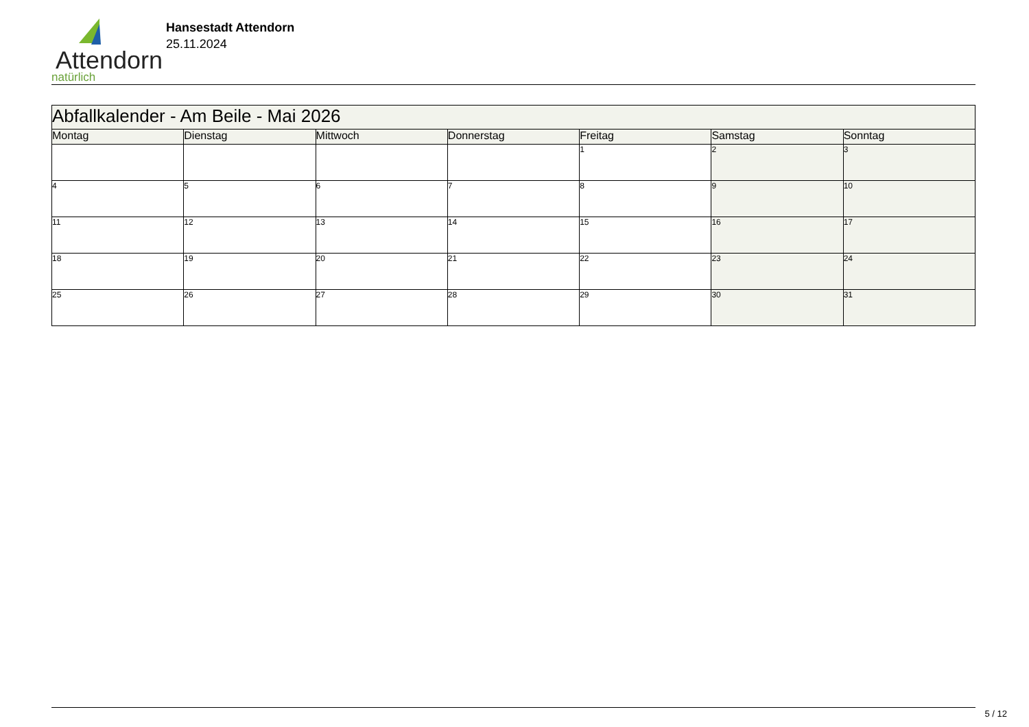Attendorn
natürlich
Hansestadt Attendorn
25.11.2024
| Abfallkalender - Am Beile - Mai 2026 | | | | | | |
| Montag | Dienstag | Mittwoch | Donnerstag | Freitag | Samstag | Sonntag |
| | | | | 1 | 2 | 3 |
| 4 | 5 | 6 | 7 | 8 | 9 | 10 |
| 11 | 12 | 13 | 14 | 15 | 16 | 17 |
| 18 | 19 | 20 | 21 | 22 | 23 | 24 |
| 25 | 26 | 27 | 28 | 29 | 30 | 31 |
5 / 12